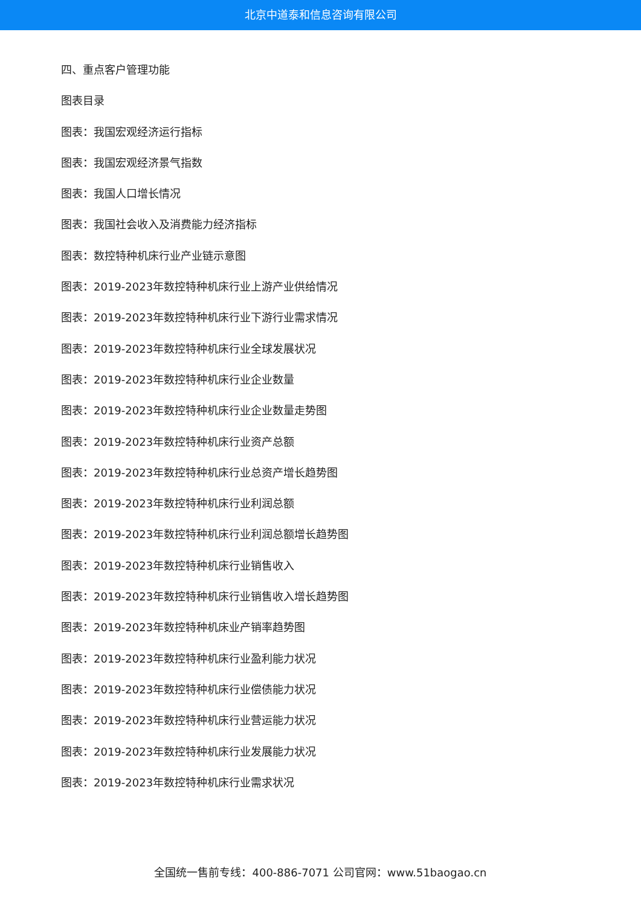北京中道泰和信息咨询有限公司
四、重点客户管理功能
图表目录
图表：我国宏观经济运行指标
图表：我国宏观经济景气指数
图表：我国人口增长情况
图表：我国社会收入及消费能力经济指标
图表：数控特种机床行业产业链示意图
图表：2019-2023年数控特种机床行业上游产业供给情况
图表：2019-2023年数控特种机床行业下游行业需求情况
图表：2019-2023年数控特种机床行业全球发展状况
图表：2019-2023年数控特种机床行业企业数量
图表：2019-2023年数控特种机床行业企业数量走势图
图表：2019-2023年数控特种机床行业资产总额
图表：2019-2023年数控特种机床行业总资产增长趋势图
图表：2019-2023年数控特种机床行业利润总额
图表：2019-2023年数控特种机床行业利润总额增长趋势图
图表：2019-2023年数控特种机床行业销售收入
图表：2019-2023年数控特种机床行业销售收入增长趋势图
图表：2019-2023年数控特种机床业产销率趋势图
图表：2019-2023年数控特种机床行业盈利能力状况
图表：2019-2023年数控特种机床行业偿债能力状况
图表：2019-2023年数控特种机床行业营运能力状况
图表：2019-2023年数控特种机床行业发展能力状况
图表：2019-2023年数控特种机床行业需求状况
全国统一售前专线：400-886-7071 公司官网：www.51baogao.cn